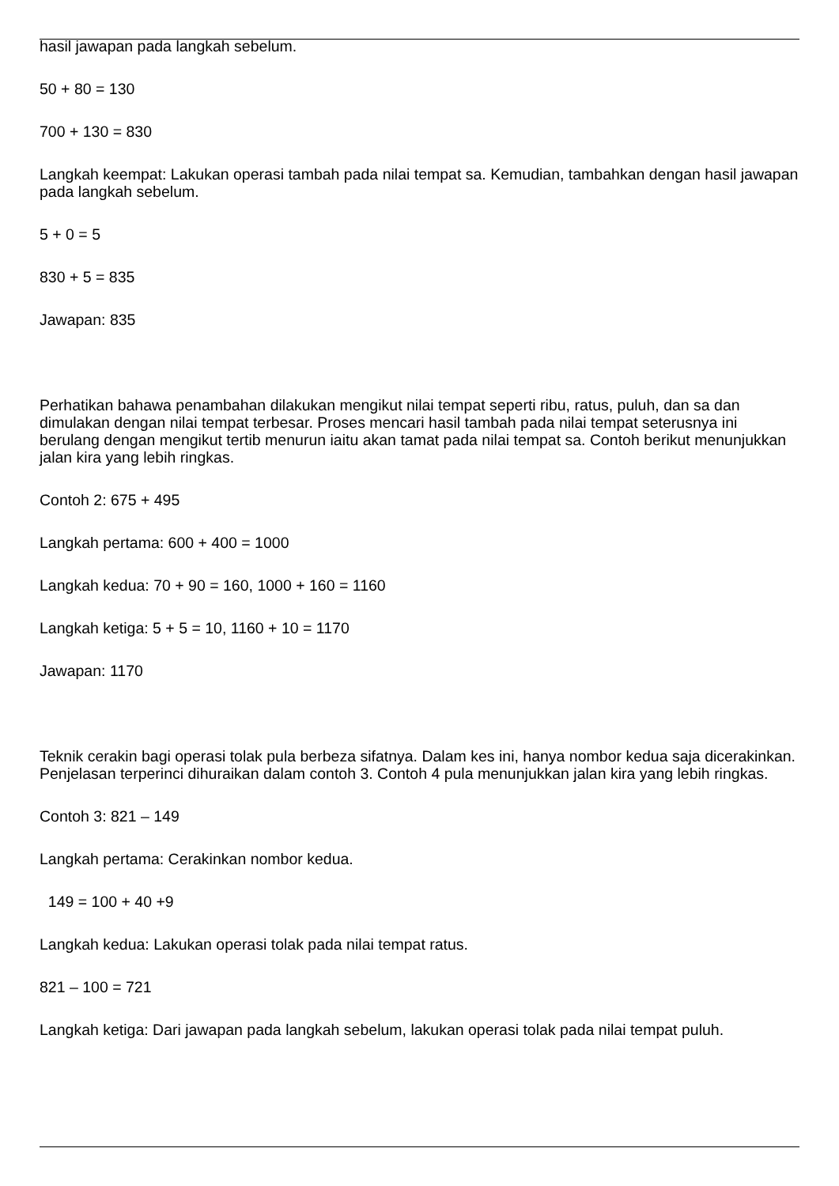hasil jawapan pada langkah sebelum.
50 + 80 = 130
700 + 130 = 830
Langkah keempat: Lakukan operasi tambah pada nilai tempat sa. Kemudian, tambahkan dengan hasil jawapan pada langkah sebelum.
5 + 0 = 5
830 + 5 = 835
Jawapan: 835
Perhatikan bahawa penambahan dilakukan mengikut nilai tempat seperti ribu, ratus, puluh, dan sa dan dimulakan dengan nilai tempat terbesar. Proses mencari hasil tambah pada nilai tempat seterusnya ini berulang dengan mengikut tertib menurun iaitu akan tamat pada nilai tempat sa. Contoh berikut menunjukkan jalan kira yang lebih ringkas.
Contoh 2: 675 + 495
Langkah pertama: 600 + 400 = 1000
Langkah kedua: 70 + 90 = 160, 1000 + 160 = 1160
Langkah ketiga: 5 + 5 = 10, 1160 + 10 = 1170
Jawapan: 1170
Teknik cerakin bagi operasi tolak pula berbeza sifatnya. Dalam kes ini, hanya nombor kedua saja dicerakinkan. Penjelasan terperinci dihuraikan dalam contoh 3. Contoh 4 pula menunjukkan jalan kira yang lebih ringkas.
Contoh 3: 821 – 149
Langkah pertama: Cerakinkan nombor kedua.
149 = 100 + 40 +9
Langkah kedua: Lakukan operasi tolak pada nilai tempat ratus.
821 – 100 = 721
Langkah ketiga: Dari jawapan pada langkah sebelum, lakukan operasi tolak pada nilai tempat puluh.